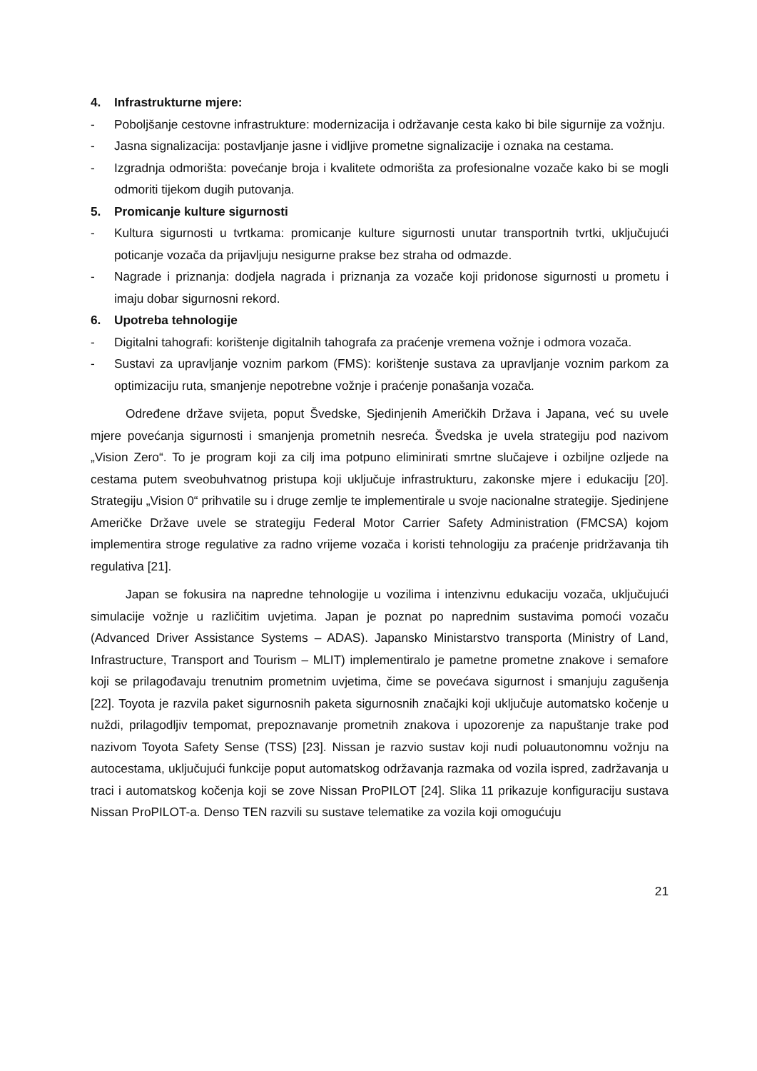4. Infrastrukturne mjere:
- Poboljšanje cestovne infrastrukture: modernizacija i održavanje cesta kako bi bile sigurnije za vožnju.
- Jasna signalizacija: postavljanje jasne i vidljive prometne signalizacije i oznaka na cestama.
- Izgradnja odmorišta: povećanje broja i kvalitete odmorišta za profesionalne vozače kako bi se mogli odmoriti tijekom dugih putovanja.
5. Promicanje kulture sigurnosti
- Kultura sigurnosti u tvrtkama: promicanje kulture sigurnosti unutar transportnih tvrtki, uključujući poticanje vozača da prijavljuju nesigurne prakse bez straha od odmazde.
- Nagrade i priznanja: dodjela nagrada i priznanja za vozače koji pridonose sigurnosti u prometu i imaju dobar sigurnosni rekord.
6. Upotreba tehnologije
- Digitalni tahografi: korištenje digitalnih tahografa za praćenje vremena vožnje i odmora vozača.
- Sustavi za upravljanje voznim parkom (FMS): korištenje sustava za upravljanje voznim parkom za optimizaciju ruta, smanjenje nepotrebne vožnje i praćenje ponašanja vozača.
Određene države svijeta, poput Švedske, Sjedinjenih Američkih Država i Japana, već su uvele mjere povećanja sigurnosti i smanjenja prometnih nesreća. Švedska je uvela strategiju pod nazivom „Vision Zero“. To je program koji za cilj ima potpuno eliminirati smrtne slučajeve i ozbiljne ozljede na cestama putem sveobuhvatnog pristupa koji uključuje infrastrukturu, zakonske mjere i edukaciju [20]. Strategiju „Vision 0“ prihvatile su i druge zemlje te implementirale u svoje nacionalne strategije. Sjedinjene Američke Države uvele se strategiju Federal Motor Carrier Safety Administration (FMCSA) kojom implementira stroge regulative za radno vrijeme vozača i koristi tehnologiju za praćenje pridržavanja tih regulativa [21].
Japan se fokusira na napredne tehnologije u vozilima i intenzivnu edukaciju vozača, uključujući simulacije vožnje u različitim uvjetima. Japan je poznat po naprednim sustavima pomoći vozaču (Advanced Driver Assistance Systems – ADAS). Japansko Ministarstvo transporta (Ministry of Land, Infrastructure, Transport and Tourism – MLIT) implementiralo je pametne prometne znakove i semafore koji se prilagođavaju trenutnim prometnim uvjetima, čime se povećava sigurnost i smanjuju zagušenja [22]. Toyota je razvila paket sigurnosnih paketa sigurnosnih značajki koji uključuje automatsko kočenje u nuždi, prilagodljiv tempomat, prepoznavanje prometnih znakova i upozorenje za napuštanje trake pod nazivom Toyota Safety Sense (TSS) [23]. Nissan je razvio sustav koji nudi poluautonomnu vožnju na autocestama, uključujući funkcije poput automatskog održavanja razmaka od vozila ispred, zadržavanja u traci i automatskog kočenja koji se zove Nissan ProPILOT [24]. Slika 11 prikazuje konfiguraciju sustava Nissan ProPILOT-a. Denso TEN razvili su sustave telematike za vozila koji omogućuju
21